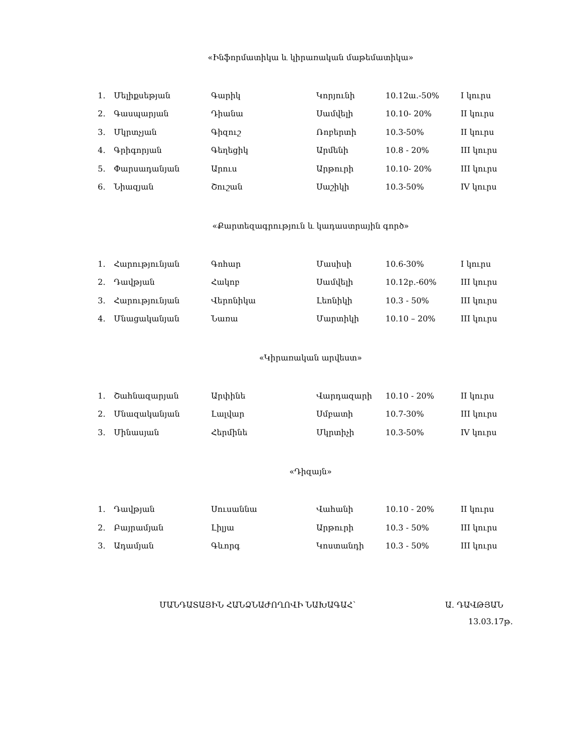«Ինֆորմատիկա և կիրառական մաթեմատիկա»
| 1. | Մելիքսեթյան | Գարիկ | Կորյունի | 10.12ա.-50% | I կուրս |
| 2. | Գասպարյան | Դիանա | Սամվելի | 10.10- 20% | II կուրս |
| 3. | Մկրտչյան | Գիզուշ | Ռոբերտի | 10.3-50% | II կուրս |
| 4. | Գրիգորյան | Գեղեցիկ | Արմենի | 10.8 - 20% | III կուրս |
| 5. | Փարսադանյան | Արուս | Արթուրի | 10.10- 20% | III կուրս |
| 6. | Նիազյան | Շուշան | Սաշիկի | 10.3-50% | IV կուրս |
«Քարտեզագրություն և կադաստրային գործ»
| 1. | Հարությունյան | Գոհար | Մասիսի | 10.6-30% | I կուրս |
| 2. | Դավթյան | Հակոբ | Սամվելի | 10.12բ.-60% | III կուրս |
| 3. | Հարությունյան | Վերոնիկա | Լեոնիկի | 10.3 - 50% | III կուրս |
| 4. | Մնացականյան | Նառա | Մարտիկի | 10.10 – 20% | III կուրս |
«Կիրառական արվեստ»
| 1. | Շահնազարյան | Արփինե | Վարդազարի | 10.10 - 20% | II կուրս |
| 2. | Մնազականյան | Լալվար | Սմբատի | 10.7-30% | III կուրս |
| 3. | Մինասյան | Հերմինե | Մկրտիչի | 10.3-50% | IV կուրս |
«Դիզայն»
| 1. | Դավթյան | Սուսաննա | Վահանի | 10.10 - 20% | II կուրս |
| 2. | Բայրամյան | Լիլյա | Արթուրի | 10.3 - 50% | III կուրս |
| 3. | Ադամյան | Գևորգ | Կոստանդի | 10.3 - 50% | III կուրս |
ՄԱՆԴԱՏԱՅԻՆ ՀԱՆՁՆԱԺՈՂՈՎԻ ՆԱԽԱԳԱՀ՝ Ա. ԴԱՎԹՅԱՆ
13.03.17թ.